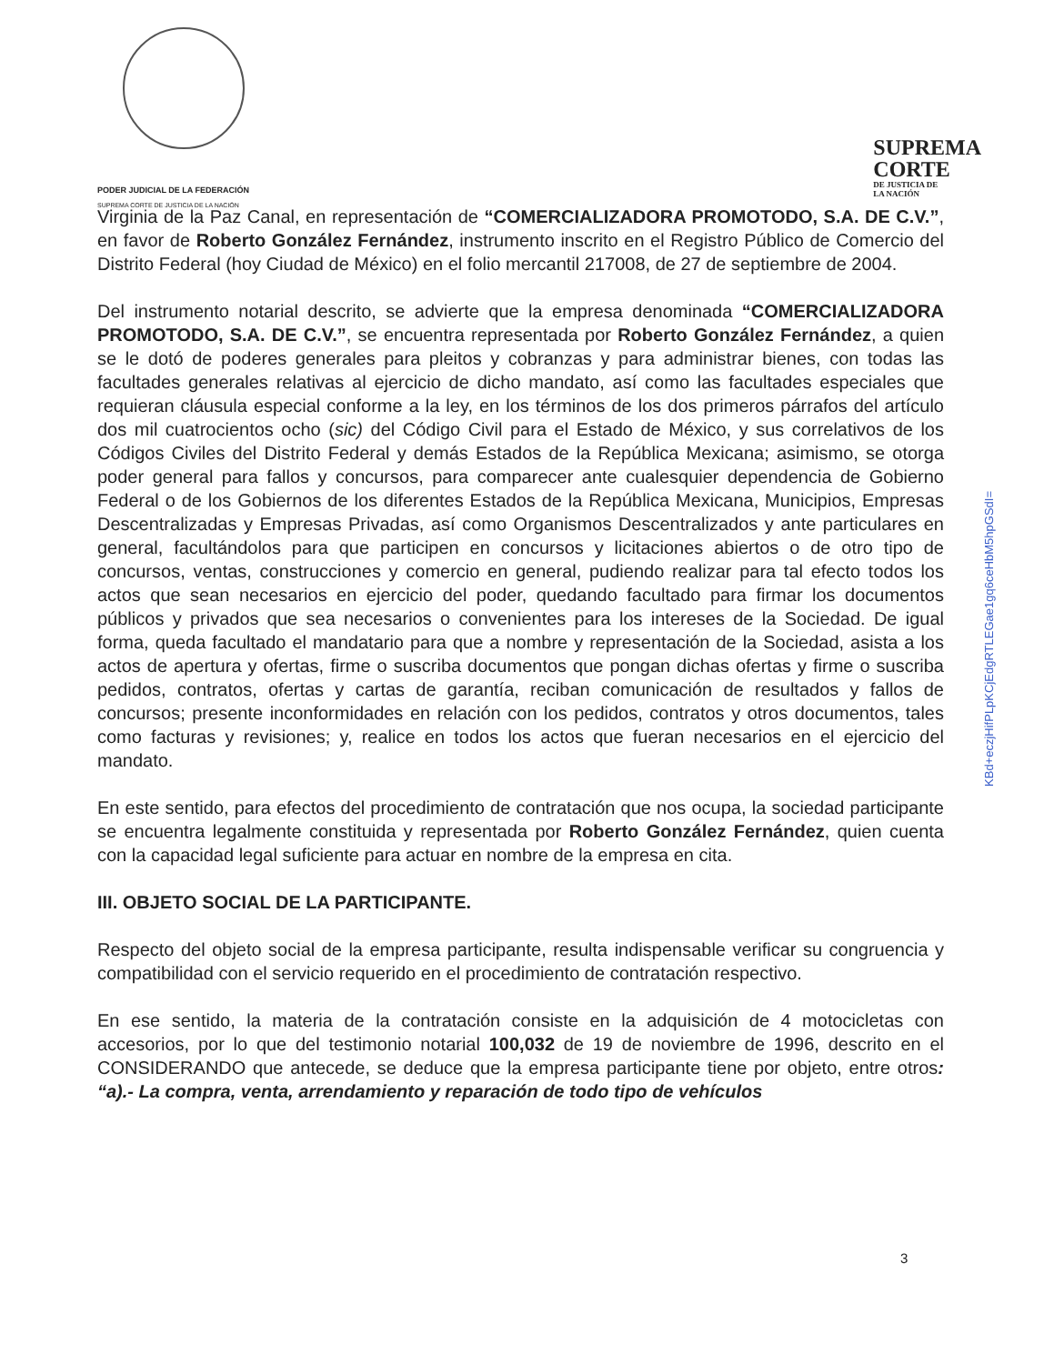PODER JUDICIAL DE LA FEDERACIÓN
SUPREMA CORTE DE JUSTICIA DE LA NACIÓN
SUPREMA
CORTE
DE JUSTICIA DE
LA NACIÓN
Virginia de la Paz Canal, en representación de “COMERCIALIZADORA PROMOTODO, S.A. DE C.V.”, en favor de Roberto González Fernández, instrumento inscrito en el Registro Público de Comercio del Distrito Federal (hoy Ciudad de México) en el folio mercantil 217008, de 27 de septiembre de 2004.
Del instrumento notarial descrito, se advierte que la empresa denominada “COMERCIALIZADORA PROMOTODO, S.A. DE C.V.”, se encuentra representada por Roberto González Fernández, a quien se le dotó de poderes generales para pleitos y cobranzas y para administrar bienes, con todas las facultades generales relativas al ejercicio de dicho mandato, así como las facultades especiales que requieran cláusula especial conforme a la ley, en los términos de los dos primeros párrafos del artículo dos mil cuatrocientos ocho (sic) del Código Civil para el Estado de México, y sus correlativos de los Códigos Civiles del Distrito Federal y demás Estados de la República Mexicana; asimismo, se otorga poder general para fallos y concursos, para comparecer ante cualesquier dependencia de Gobierno Federal o de los Gobiernos de los diferentes Estados de la República Mexicana, Municipios, Empresas Descentralizadas y Empresas Privadas, así como Organismos Descentralizados y ante particulares en general, facultándolos para que participen en concursos y licitaciones abiertos o de otro tipo de concursos, ventas, construcciones y comercio en general, pudiendo realizar para tal efecto todos los actos que sean necesarios en ejercicio del poder, quedando facultado para firmar los documentos públicos y privados que sea necesarios o convenientes para los intereses de la Sociedad. De igual forma, queda facultado el mandatario para que a nombre y representación de la Sociedad, asista a los actos de apertura y ofertas, firme o suscriba documentos que pongan dichas ofertas y firme o suscriba pedidos, contratos, ofertas y cartas de garantía, reciban comunicación de resultados y fallos de concursos; presente inconformidades en relación con los pedidos, contratos y otros documentos, tales como facturas y revisiones; y, realice en todos los actos que fueran necesarios en el ejercicio del mandato.
En este sentido, para efectos del procedimiento de contratación que nos ocupa, la sociedad participante se encuentra legalmente constituida y representada por Roberto González Fernández, quien cuenta con la capacidad legal suficiente para actuar en nombre de la empresa en cita.
III. OBJETO SOCIAL DE LA PARTICIPANTE.
Respecto del objeto social de la empresa participante, resulta indispensable verificar su congruencia y compatibilidad con el servicio requerido en el procedimiento de contratación respectivo.
En ese sentido, la materia de la contratación consiste en la adquisición de 4 motocicletas con accesorios, por lo que del testimonio notarial 100,032 de 19 de noviembre de 1996, descrito en el CONSIDERANDO que antecede, se deduce que la empresa participante tiene por objeto, entre otros: “a).- La compra, venta, arrendamiento y reparación de todo tipo de vehículos
KBd+eczjHifPLpKCjEdgRTLEGae1gq6ceHbM5hpGSdI=
3